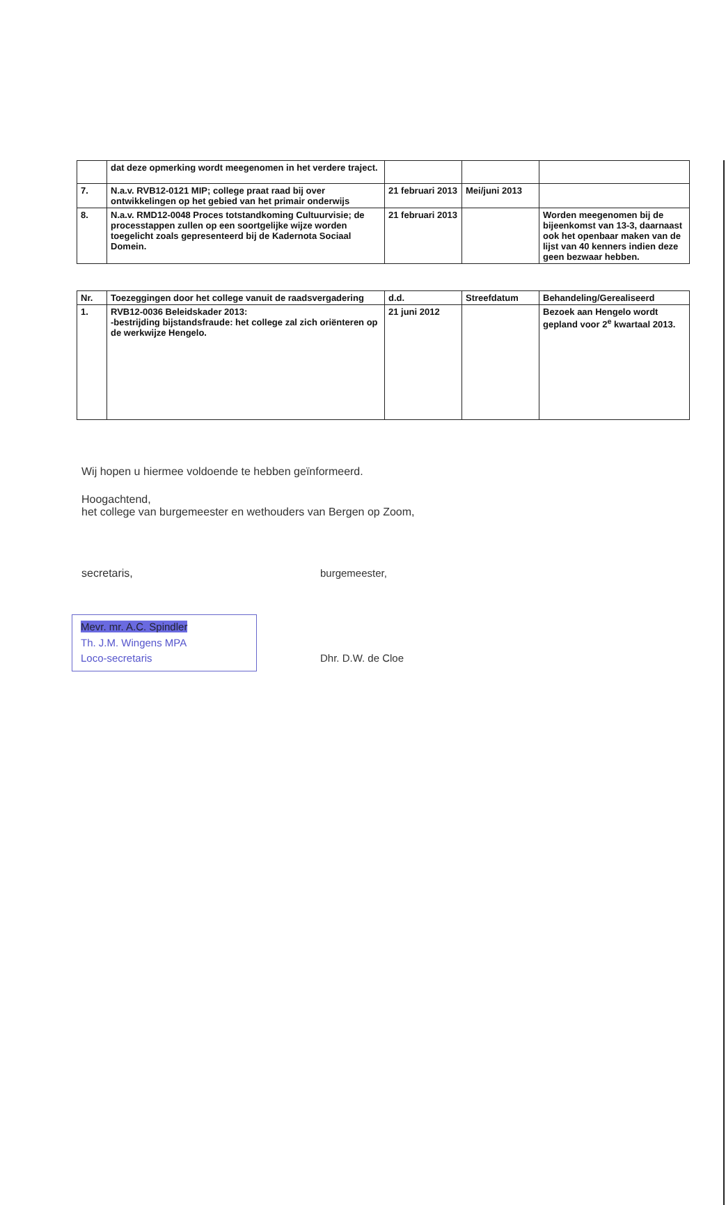| | dat deze opmerking wordt meegenomen in het verdere traject. | | | |
| 7. | N.a.v. RVB12-0121 MIP; college praat raad bij over ontwikkelingen op het gebied van het primair onderwijs | 21 februari 2013 | Mei/juni 2013 | |
| 8. | N.a.v. RMD12-0048 Proces totstandkoming Cultuurvisie; de processtappen zullen op een soortgelijke wijze worden toegelicht zoals gepresenteerd bij de Kadernota Sociaal Domein. | 21 februari 2013 | | Worden meegenomen bij de bijeenkomst van 13-3, daarnaast ook het openbaar maken van de lijst van 40 kenners indien deze geen bezwaar hebben. |
| Nr. | Toezeggingen door het college vanuit de raadsvergadering | d.d. | Streefdatum | Behandeling/Gerealiseerd |
| --- | --- | --- | --- | --- |
| 1. | RVB12-0036 Beleidskader 2013: -bestrijding bijstandsfraude: het college zal zich oriënteren op de werkwijze Hengelo. | 21 juni 2012 | | Bezoek aan Hengelo wordt gepland voor 2<sup>e</sup> kwartaal 2013. |
Wij hopen u hiermee voldoende te hebben geïnformeerd.
Hoogachtend,
het college van burgemeester en wethouders van Bergen op Zoom,
secretaris,
Mevr. mr. A.C. Spindler
Th. J.M. Wingens MPA
Loco-secretaris
burgemeester,
Dhr. D.W. de Cloe